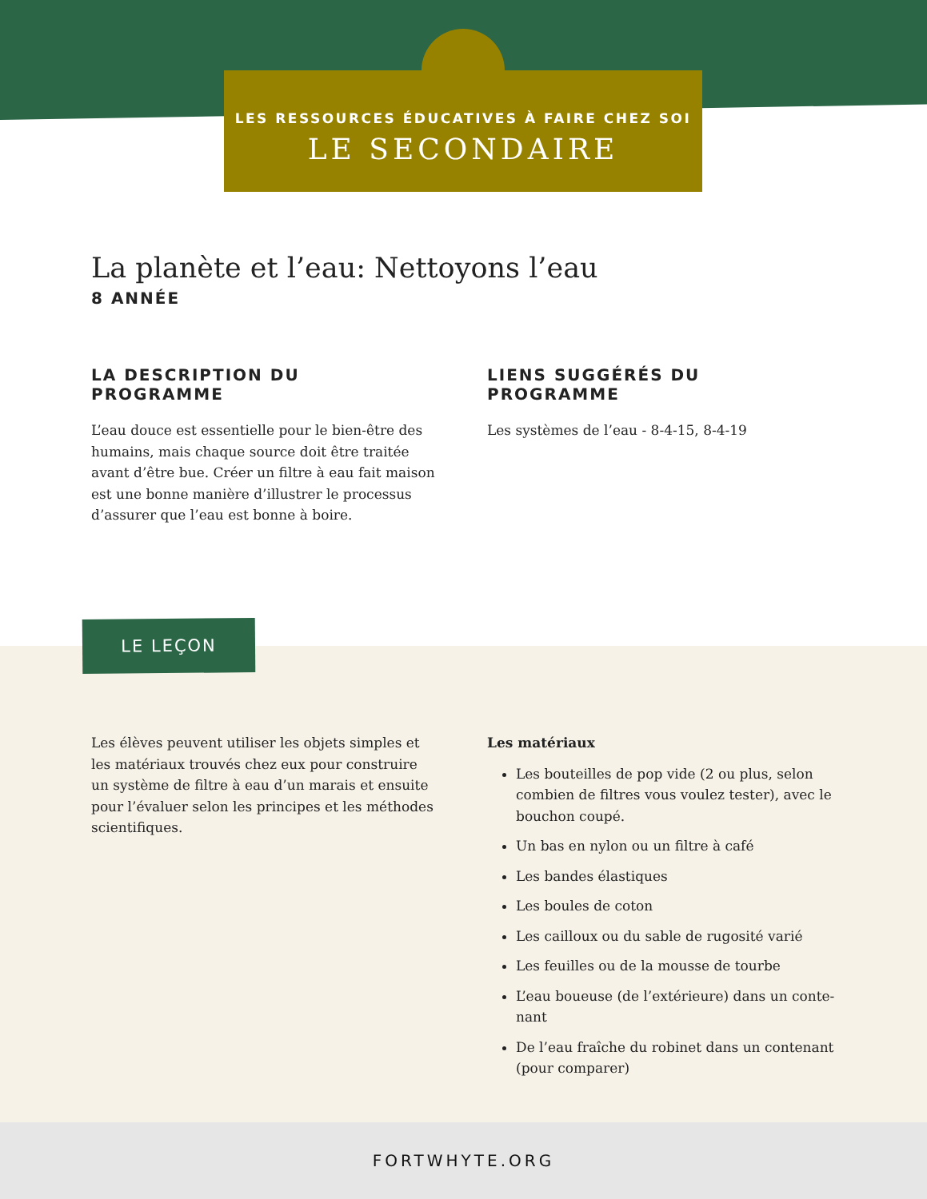LES RESSOURCES ÉDUCATIVES À FAIRE CHEZ SOI
LE SECONDAIRE
La planète et l’eau: Nettoyons l’eau
8 ANNÉE
LA DESCRIPTION DU PROGRAMME
L’eau douce est essentielle pour le bien-être des humains, mais chaque source doit être traitée avant d’être bue. Créer un filtre à eau fait maison est une bonne manière d’illustrer le processus d’assurer que l’eau est bonne à boire.
LIENS SUGGÉRÉS DU PROGRAMME
Les systèmes de l’eau - 8-4-15, 8-4-19
LE LEÇON
Les élèves peuvent utiliser les objets simples et les matériaux trouvés chez eux pour construire un système de filtre à eau d’un marais et ensuite pour l’évaluer selon les principes et les méthodes scientifiques.
Les matériaux
Les bouteilles de pop vide (2 ou plus, selon combien de filtres vous voulez tester), avec le bouchon coupé.
Un bas en nylon ou un filtre à café
Les bandes élastiques
Les boules de coton
Les cailloux ou du sable de rugosité varié
Les feuilles ou de la mousse de tourbe
L’eau boueuse (de l’extérieure) dans un conte-nant
De l’eau fraîche du robinet dans un contenant (pour comparer)
FORTWHYTE.ORG